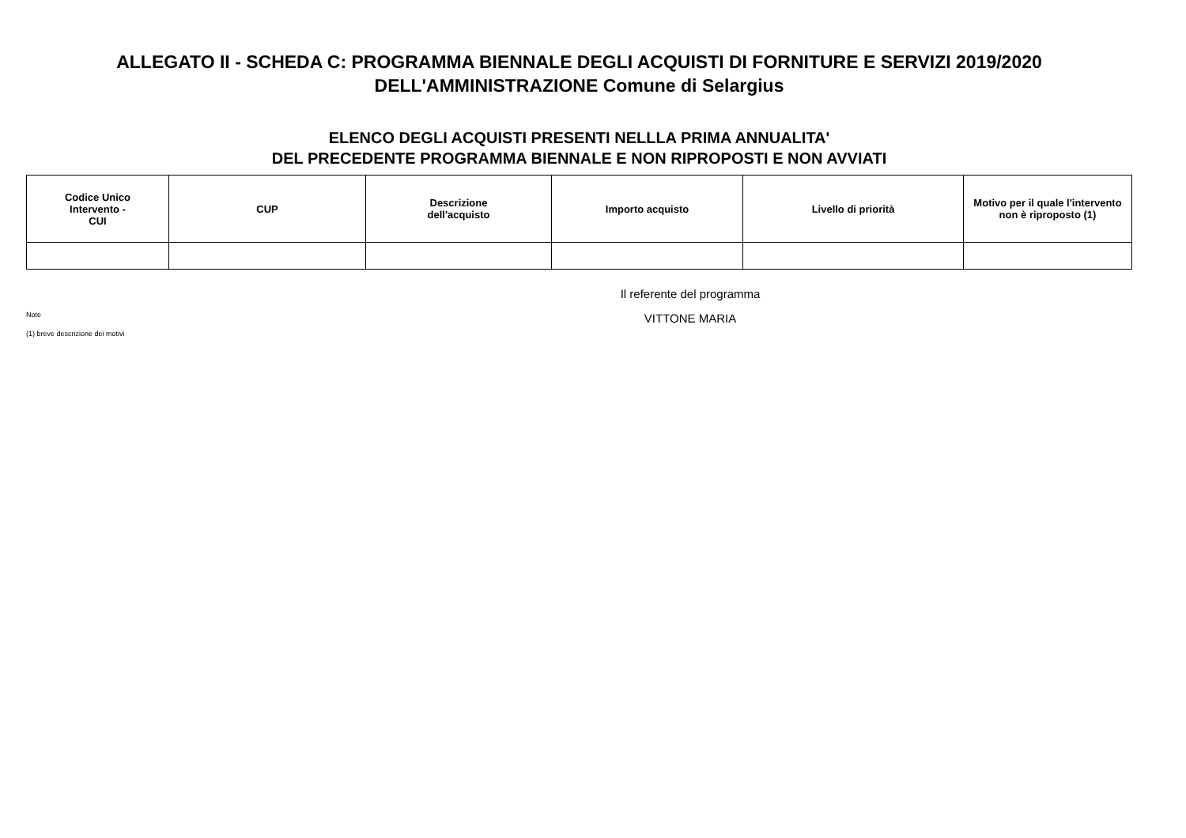ALLEGATO II - SCHEDA C: PROGRAMMA BIENNALE DEGLI ACQUISTI DI FORNITURE E SERVIZI 2019/2020
DELL'AMMINISTRAZIONE Comune di Selargius
ELENCO DEGLI ACQUISTI PRESENTI NELLLA PRIMA ANNUALITA'
DEL PRECEDENTE PROGRAMMA BIENNALE E NON RIPROPOSTI E NON AVVIATI
| Codice Unico Intervento - CUI | CUP | Descrizione dell'acquisto | Importo acquisto | Livello di priorità | Motivo per il quale l'intervento non è riproposto (1) |
| --- | --- | --- | --- | --- | --- |
Note
(1) breve descrizione dei motivi
Il referente del programma
VITTONE MARIA